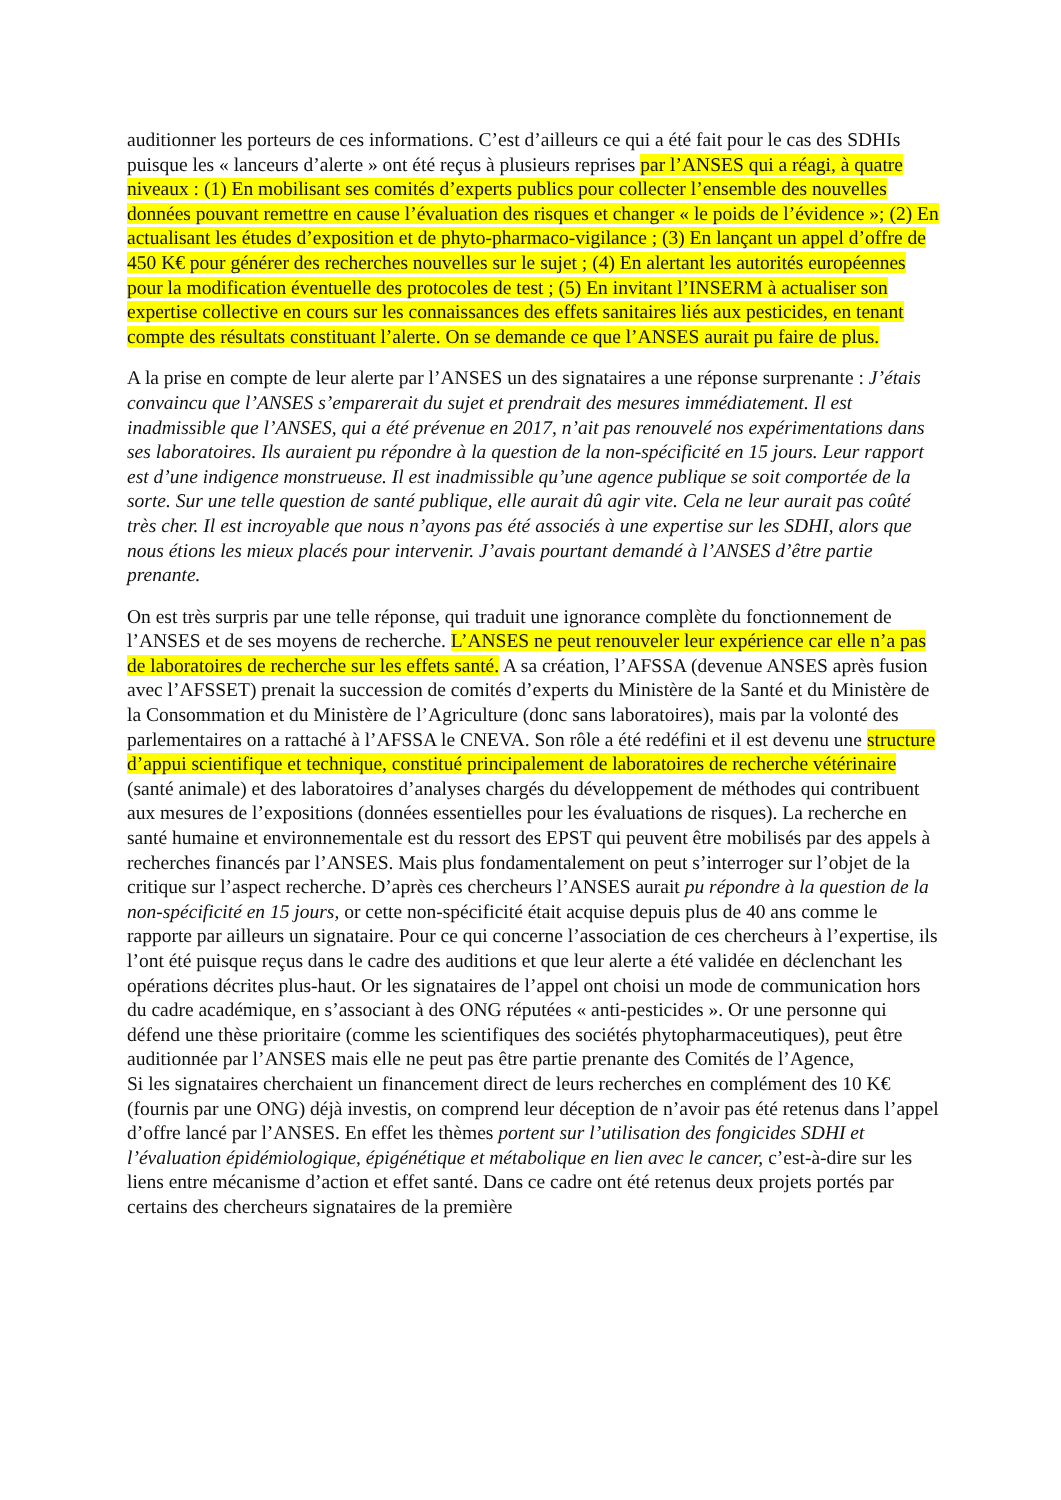auditionner les porteurs de ces informations. C’est d’ailleurs ce qui a été fait pour le cas des SDHIs puisque les « lanceurs d’alerte » ont été reçus à plusieurs reprises par l’ANSES qui a réagi, à quatre niveaux : (1) En mobilisant ses comités d’experts publics pour collecter l’ensemble des nouvelles données pouvant remettre en cause l’évaluation des risques et changer « le poids de l’évidence »; (2) En actualisant les études d’exposition et de phyto-pharmaco-vigilance ; (3) En lançant un appel d’offre de 450 K€ pour générer des recherches nouvelles sur le sujet ; (4) En alertant les autorités européennes pour la modification éventuelle des protocoles de test ; (5) En invitant l’INSERM à actualiser son expertise collective en cours sur les connaissances des effets sanitaires liés aux pesticides, en tenant compte des résultats constituant l’alerte. On se demande ce que l’ANSES aurait pu faire de plus.
A la prise en compte de leur alerte par l’ANSES un des signataires a une réponse surprenante : J’étais convaincu que l’ANSES s’emparerait du sujet et prendrait des mesures immédiatement. Il est inadmissible que l’ANSES, qui a été prévenue en 2017, n’ait pas renouvelé nos expérimentations dans ses laboratoires. Ils auraient pu répondre à la question de la non-spécificité en 15 jours. Leur rapport est d’une indigence monstrueuse. Il est inadmissible qu’une agence publique se soit comportée de la sorte. Sur une telle question de santé publique, elle aurait dû agir vite. Cela ne leur aurait pas coûté très cher. Il est incroyable que nous n’ayons pas été associés à une expertise sur les SDHI, alors que nous étions les mieux placés pour intervenir. J’avais pourtant demandé à l’ANSES d’être partie prenante.
On est très surpris par une telle réponse, qui traduit une ignorance complète du fonctionnement de l’ANSES et de ses moyens de recherche. L’ANSES ne peut renouveler leur expérience car elle n’a pas de laboratoires de recherche sur les effets santé. A sa création, l’AFSSA (devenue ANSES après fusion avec l’AFSSET) prenait la succession de comités d’experts du Ministère de la Santé et du Ministère de la Consommation et du Ministère de l’Agriculture (donc sans laboratoires), mais par la volonté des parlementaires on a rattaché à l’AFSSA le CNEVA. Son rôle a été redéfini et il est devenu une structure d’appui scientifique et technique, constitué principalement de laboratoires de recherche vétérinaire (santé animale) et des laboratoires d’analyses chargés du développement de méthodes qui contribuent aux mesures de l’expositions (données essentielles pour les évaluations de risques). La recherche en santé humaine et environnementale est du ressort des EPST qui peuvent être mobilisés par des appels à recherches financés par l’ANSES. Mais plus fondamentalement on peut s’interroger sur l’objet de la critique sur l’aspect recherche. D’après ces chercheurs l’ANSES aurait pu répondre à la question de la non-spécificité en 15 jours, or cette non-spécificité était acquise depuis plus de 40 ans comme le rapporte par ailleurs un signataire. Pour ce qui concerne l’association de ces chercheurs à l’expertise, ils l’ont été puisque reçus dans le cadre des auditions et que leur alerte a été validée en déclenchant les opérations décrites plus-haut. Or les signataires de l’appel ont choisi un mode de communication hors du cadre académique, en s’associant à des ONG réputées « anti-pesticides ». Or une personne qui défend une thèse prioritaire (comme les scientifiques des sociétés phytopharmaceutiques), peut être auditionnée par l’ANSES mais elle ne peut pas être partie prenante des Comités de l’Agence,
Si les signataires cherchaient un financement direct de leurs recherches en complément des 10 K€ (fournis par une ONG) déjà investis, on comprend leur déception de n’avoir pas été retenus dans l’appel d’offre lancé par l’ANSES. En effet les thèmes portent sur l’utilisation des fongicides SDHI et l’évaluation épidémiologique, épigénétique et métabolique en lien avec le cancer, c’est-à-dire sur les liens entre mécanisme d’action et effet santé. Dans ce cadre ont été retenus deux projets portés par certains des chercheurs signataires de la première